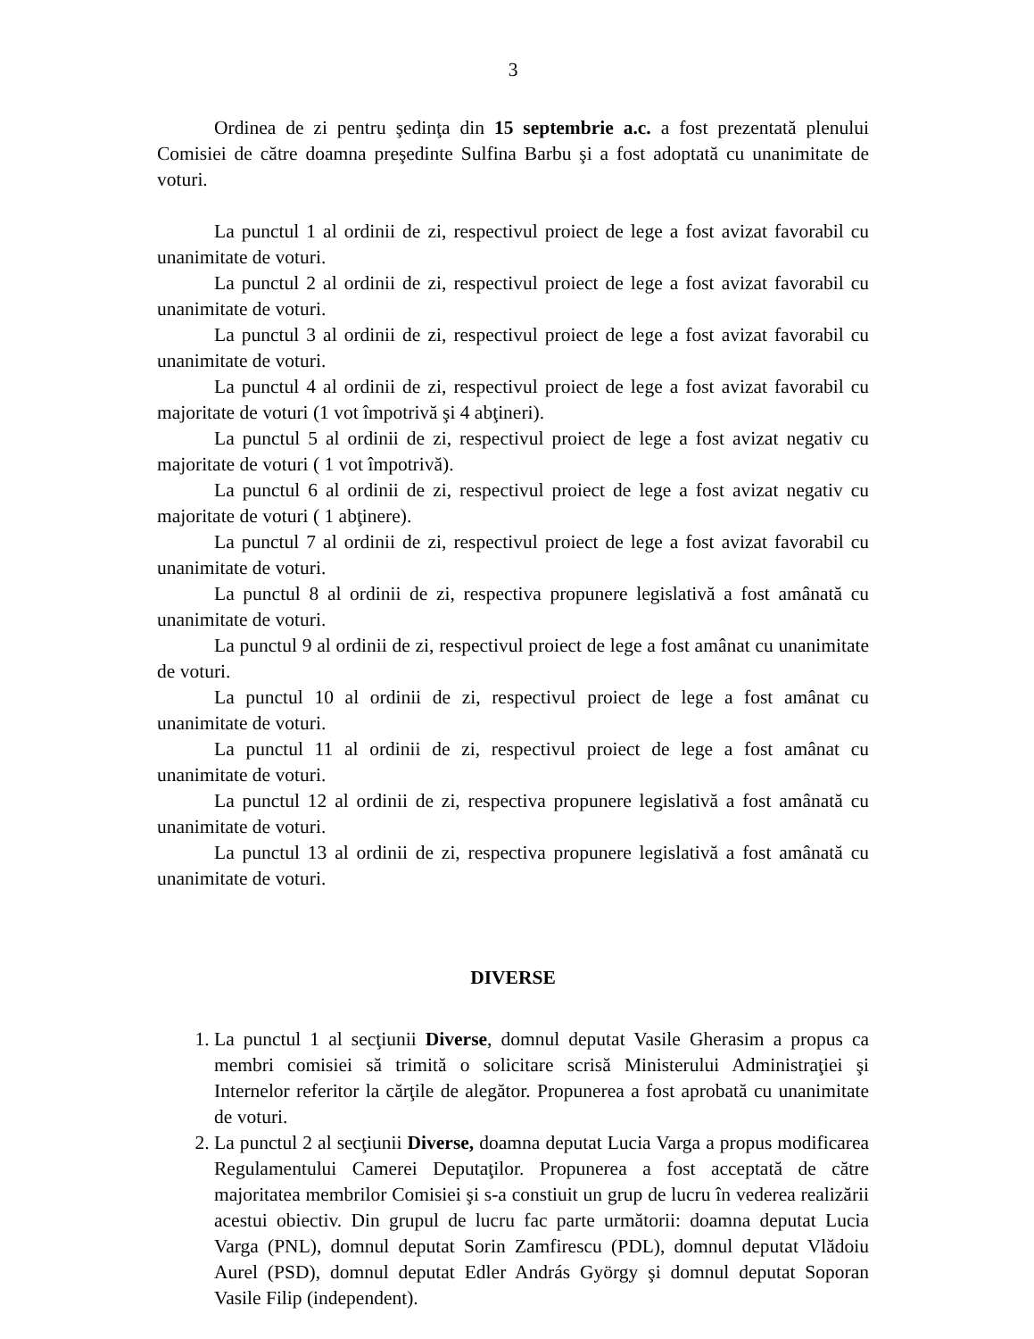3
Ordinea de zi pentru şedinţa din 15 septembrie a.c. a fost prezentată plenului Comisiei de către doamna preşedinte Sulfina Barbu şi a fost adoptată cu unanimitate de voturi.
La punctul 1 al ordinii de zi, respectivul proiect de lege a fost avizat favorabil cu unanimitate de voturi.
La punctul 2 al ordinii de zi, respectivul proiect de lege a fost avizat favorabil cu unanimitate de voturi.
La punctul 3 al ordinii de zi, respectivul proiect de lege a fost avizat favorabil cu unanimitate de voturi.
La punctul 4 al ordinii de zi, respectivul proiect de lege a fost avizat favorabil cu majoritate de voturi (1 vot împotrivă şi 4 abţineri).
La punctul 5 al ordinii de zi, respectivul proiect de lege a fost avizat negativ cu majoritate de voturi ( 1 vot împotrivă).
La punctul 6 al ordinii de zi, respectivul proiect de lege a fost avizat negativ cu majoritate de voturi ( 1 abţinere).
La punctul 7 al ordinii de zi, respectivul proiect de lege a fost avizat favorabil cu unanimitate de voturi.
La punctul 8 al ordinii de zi, respectiva propunere legislativă a fost amânată cu unanimitate de voturi.
La punctul 9 al ordinii de zi, respectivul proiect de lege a fost amânat cu unanimitate de voturi.
La punctul 10 al ordinii de zi, respectivul proiect de lege a fost amânat cu unanimitate de voturi.
La punctul 11 al ordinii de zi, respectivul proiect de lege a fost amânat cu unanimitate de voturi.
La punctul 12 al ordinii de zi, respectiva propunere legislativă a fost amânată cu unanimitate de voturi.
La punctul 13 al ordinii de zi, respectiva propunere legislativă a fost amânată cu unanimitate de voturi.
DIVERSE
1. La punctul 1 al secţiunii Diverse, domnul deputat Vasile Gherasim a propus ca membri comisiei să trimită o solicitare scrisă Ministerului Administraţiei şi Internelor referitor la cărţile de alegător. Propunerea a fost aprobată cu unanimitate de voturi.
2. La punctul 2 al secţiunii Diverse, doamna deputat Lucia Varga a propus modificarea Regulamentului Camerei Deputaţilor. Propunerea a fost acceptată de către majoritatea membrilor Comisiei şi s-a constiuit un grup de lucru în vederea realizării acestui obiectiv. Din grupul de lucru fac parte următorii: doamna deputat Lucia Varga (PNL), domnul deputat Sorin Zamfirescu (PDL), domnul deputat Vlădoiu Aurel (PSD), domnul deputat Edler András György şi domnul deputat Soporan Vasile Filip (independent).